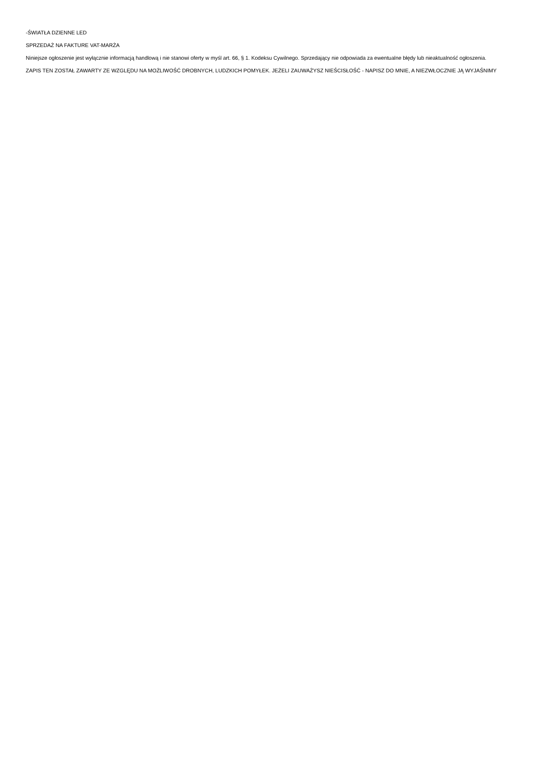-ŚWIATŁA DZIENNE LED
SPRZEDAŻ NA FAKTURE VAT-MARŻA
Niniejsze ogłoszenie jest wyłącznie informacją handlową i nie stanowi oferty w myśl art. 66, § 1. Kodeksu Cywilnego. Sprzedający nie odpowiada za ewentualne błędy lub nieaktualność ogłoszenia.
ZAPIS TEN ZOSTAŁ ZAWARTY ZE WZGLĘDU NA MOŻLIWOŚĆ DROBNYCH, LUDZKICH POMYŁEK. JEŻELI ZAUWAŻYSZ NIEŚCISŁOŚĆ - NAPISZ DO MNIE, A NIEZWŁOCZNIE JĄ WYJAŚNIMY